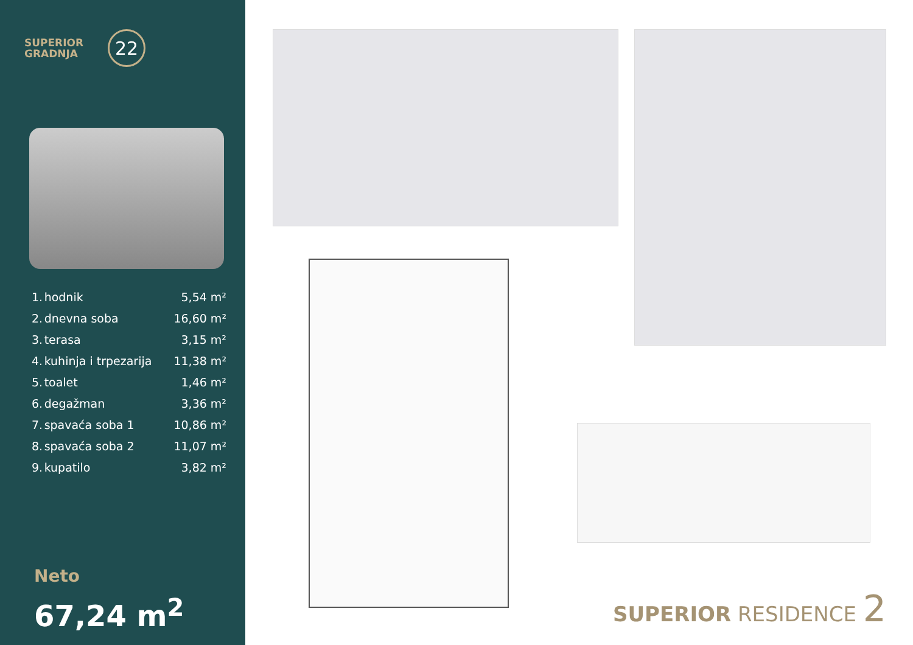SUPERIOR
GRADNJA
22
| 1. | hodnik | 5,54 m² |
| 2. | dnevna soba | 16,60 m² |
| 3. | terasa | 3,15 m² |
| 4. | kuhinja i trpezarija | 11,38 m² |
| 5. | toalet | 1,46 m² |
| 6. | degažman | 3,36 m² |
| 7. | spavaća soba 1 | 10,86 m² |
| 8. | spavaća soba 2 | 11,07 m² |
| 9. | kupatilo | 3,82 m² |
Neto
67,24 m<sup>2</sup>
SUPERIOR RESIDENCE 2